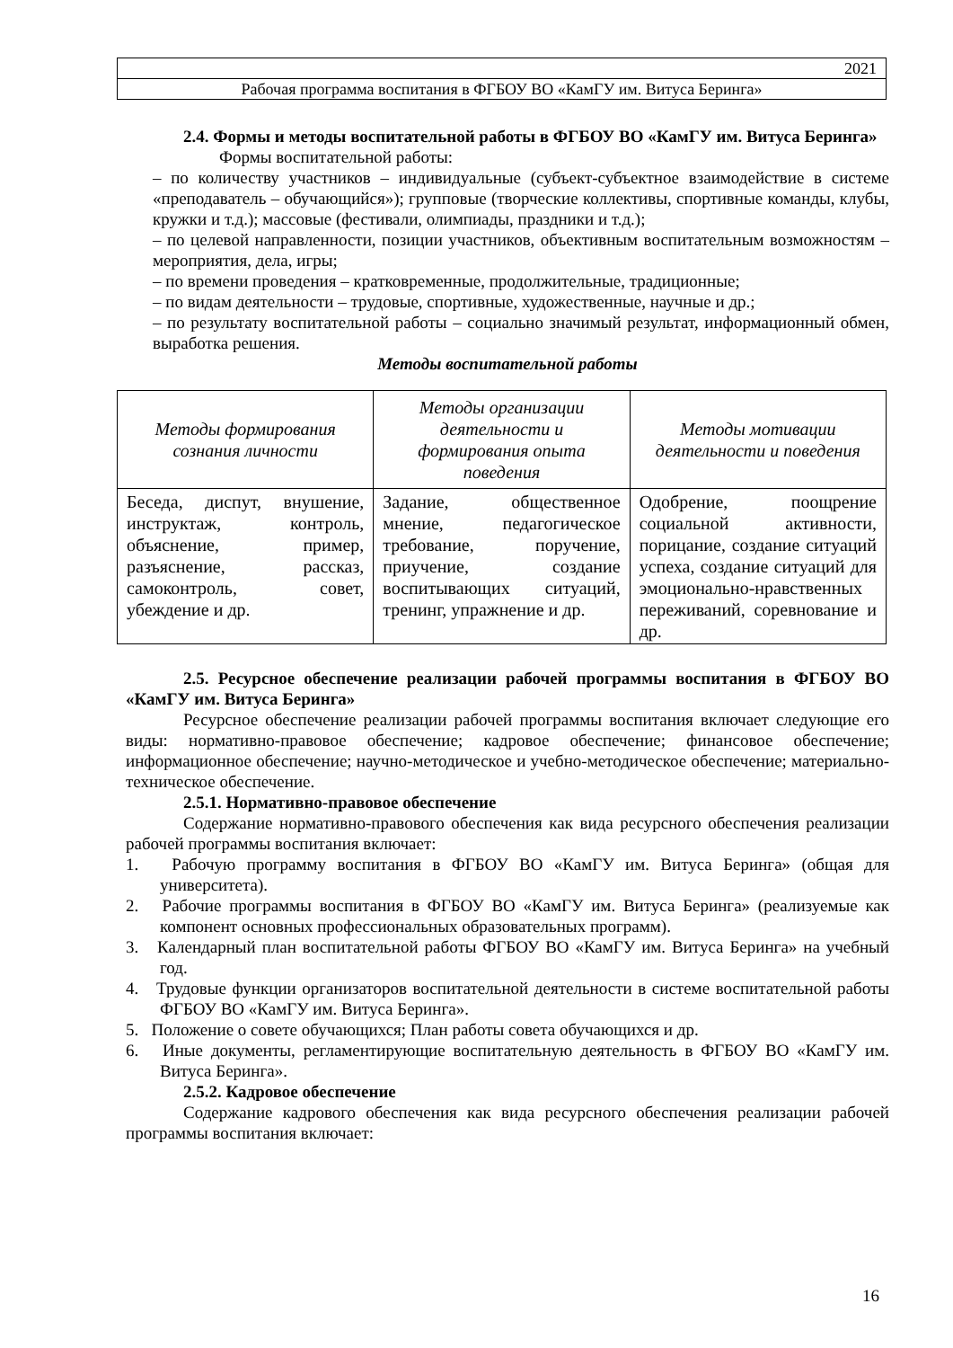| 2021 |
| Рабочая программа воспитания в ФГБОУ ВО «КамГУ им. Витуса Беринга» |
2.4. Формы и методы воспитательной работы в ФГБОУ ВО «КамГУ им. Витуса Беринга»
Формы воспитательной работы:
– по количеству участников – индивидуальные (субъект-субъектное взаимодействие в системе «преподаватель – обучающийся»); групповые (творческие коллективы, спортивные команды, клубы, кружки и т.д.); массовые (фестивали, олимпиады, праздники и т.д.);
– по целевой направленности, позиции участников, объективным воспитательным возможностям – мероприятия, дела, игры;
– по времени проведения – кратковременные, продолжительные, традиционные;
– по видам деятельности – трудовые, спортивные, художественные, научные и др.;
– по результату воспитательной работы – социально значимый результат, информационный обмен, выработка решения.
Методы воспитательной работы
| Методы формирования сознания личности | Методы организации деятельности и формирования опыта поведения | Методы мотивации деятельности и поведения |
| --- | --- | --- |
| Беседа, диспут, внушение, инструктаж, контроль, объяснение, пример, разъяснение, рассказ, самоконтроль, совет, убеждение и др. | Задание, общественное мнение, педагогическое требование, поручение, приучение, создание воспитывающих ситуаций, тренинг, упражнение и др. | Одобрение, поощрение социальной активности, порицание, создание ситуаций успеха, создание ситуаций для эмоционально-нравственных переживаний, соревнование и др. |
2.5. Ресурсное обеспечение реализации рабочей программы воспитания в ФГБОУ ВО «КамГУ им. Витуса Беринга»
Ресурсное обеспечение реализации рабочей программы воспитания включает следующие его виды: нормативно-правовое обеспечение; кадровое обеспечение; финансовое обеспечение; информационное обеспечение; научно-методическое и учебно-методическое обеспечение; материально-техническое обеспечение.
2.5.1. Нормативно-правовое обеспечение
Содержание нормативно-правового обеспечения как вида ресурсного обеспечения реализации рабочей программы воспитания включает:
1. Рабочую программу воспитания в ФГБОУ ВО «КамГУ им. Витуса Беринга» (общая для университета).
2. Рабочие программы воспитания в ФГБОУ ВО «КамГУ им. Витуса Беринга» (реализуемые как компонент основных профессиональных образовательных программ).
3. Календарный план воспитательной работы ФГБОУ ВО «КамГУ им. Витуса Беринга» на учебный год.
4. Трудовые функции организаторов воспитательной деятельности в системе воспитательной работы ФГБОУ ВО «КамГУ им. Витуса Беринга».
5. Положение о совете обучающихся; План работы совета обучающихся и др.
6. Иные документы, регламентирующие воспитательную деятельность в ФГБОУ ВО «КамГУ им. Витуса Беринга».
2.5.2. Кадровое обеспечение
Содержание кадрового обеспечения как вида ресурсного обеспечения реализации рабочей программы воспитания включает:
16